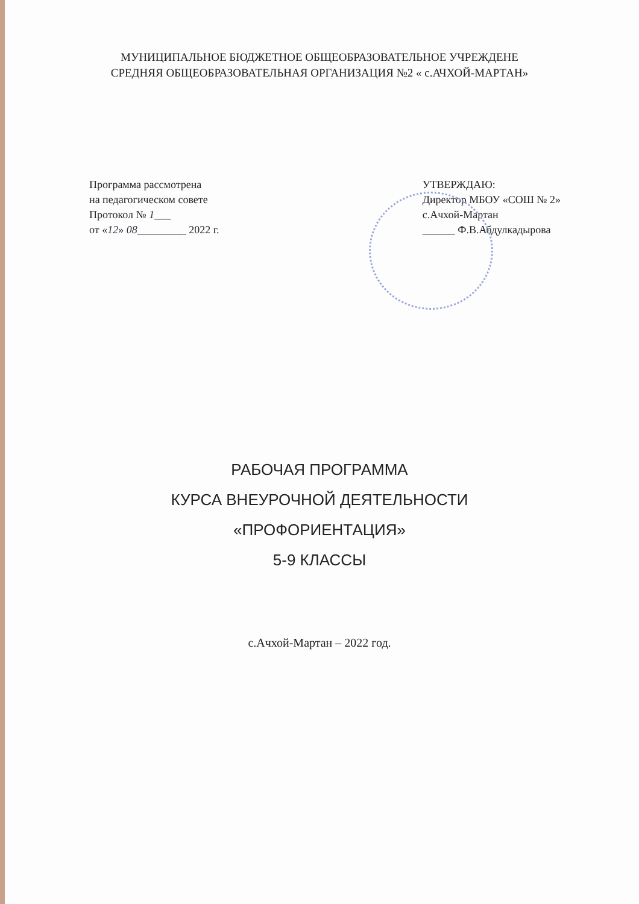МУНИЦИПАЛЬНОЕ БЮДЖЕТНОЕ ОБЩЕОБРАЗОВАТЕЛЬНОЕ УЧРЕЖДЕНЕ
СРЕДНЯЯ ОБЩЕОБРАЗОВАТЕЛЬНАЯ ОРГАНИЗАЦИЯ №2 « с.АЧХОЙ-МАРТАН»
Программа рассмотрена
на педагогическом совете
Протокол № 1___
от «12» 08_________ 2022 г.
УТВЕРЖДАЮ:
Директор МБОУ «СОШ № 2»
с.Ачхой-Мартан
______ Ф.В.Абдулкадырова
РАБОЧАЯ ПРОГРАММА
КУРСА ВНЕУРОЧНОЙ ДЕЯТЕЛЬНОСТИ
«ПРОФОРИЕНТАЦИЯ»
5-9 КЛАССЫ
с.Ачхой-Мартан – 2022 год.